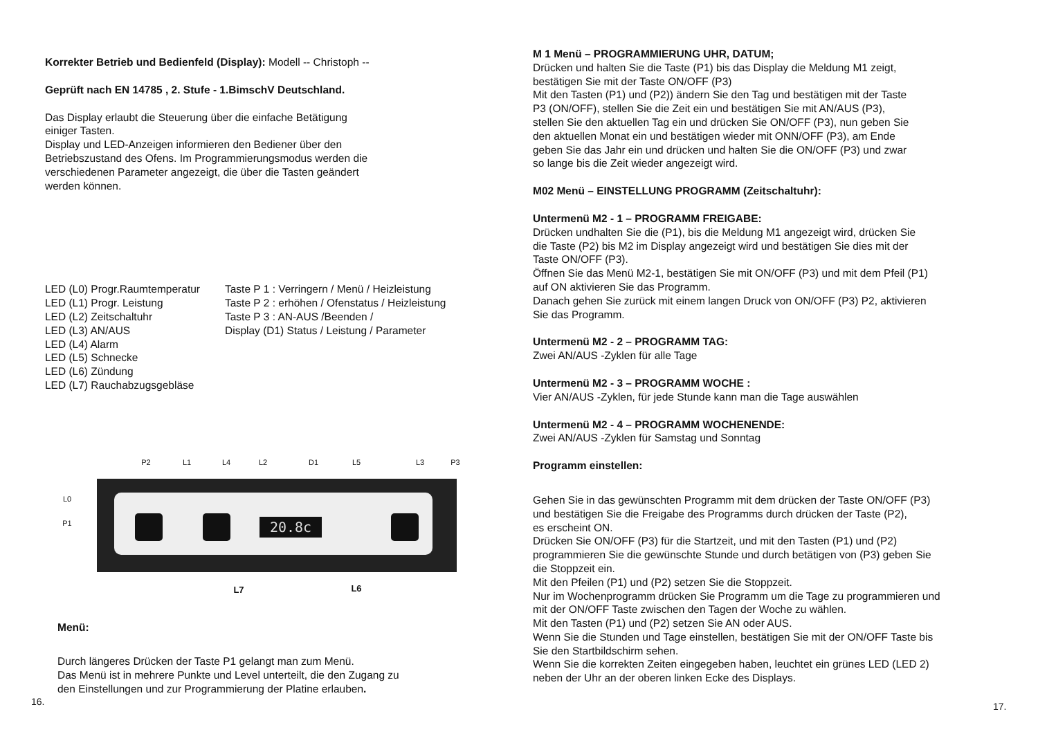Korrekter Betrieb und Bedienfeld (Display): Modell -- Christoph --
Geprüft nach EN 14785 , 2. Stufe - 1.BimschV Deutschland.
Das Display erlaubt die Steuerung über die einfache Betätigung
einiger Tasten.
Display und LED-Anzeigen informieren den Bediener über den
Betriebszustand des Ofens. Im Programmierungsmodus werden die
verschiedenen Parameter angezeigt, die über die Tasten geändert
werden können.
LED (L0) Progr.Raumtemperatur
LED (L1) Progr. Leistung
LED (L2) Zeitschaltuhr
LED (L3) AN/AUS
LED (L4) Alarm
LED (L5) Schnecke
LED (L6) Zündung
LED (L7) Rauchabzugsgebläse
Taste P 1 : Verringern / Menü / Heizleistung
Taste P 2 : erhöhen / Ofenstatus / Heizleistung
Taste P 3 : AN-AUS /Beenden /
Display (D1) Status / Leistung / Parameter
20.8c
P2
L1
L4
L2
D1
L5
L3
P3
L0
P1
L7
L6
Menü:
Durch längeres Drücken der Taste P1 gelangt man zum Menü.
Das Menü ist in mehrere Punkte und Level unterteilt, die den Zugang zu
den Einstellungen und zur Programmierung der Platine erlauben.
16.
M 1 Menü – PROGRAMMIERUNG UHR, DATUM;
Drücken und halten Sie die Taste (P1) bis das Display die Meldung M1 zeigt,
bestätigen Sie mit der Taste ON/OFF (P3)
Mit den Tasten (P1) und (P2)) ändern Sie den Tag und bestätigen mit der Taste
P3 (ON/OFF), stellen Sie die Zeit ein und bestätigen Sie mit AN/AUS (P3),
stellen Sie den aktuellen Tag ein und drücken Sie ON/OFF (P3), nun geben Sie
den aktuellen Monat ein und bestätigen wieder mit ONN/OFF (P3), am Ende
geben Sie das Jahr ein und drücken und halten Sie die ON/OFF (P3) und zwar
so lange bis die Zeit wieder angezeigt wird.
M02 Menü – EINSTELLUNG PROGRAMM (Zeitschaltuhr):
Untermenü M2 - 1 – PROGRAMM FREIGABE:
Drücken undhalten Sie die (P1), bis die Meldung M1 angezeigt wird, drücken Sie
die Taste (P2) bis M2 im Display angezeigt wird und bestätigen Sie dies mit der
Taste ON/OFF (P3).
Öffnen Sie das Menü M2-1, bestätigen Sie mit ON/OFF (P3) und mit dem Pfeil (P1)
auf ON aktivieren Sie das Programm.
Danach gehen Sie zurück mit einem langen Druck von ON/OFF (P3) P2, aktivieren
Sie das Programm.
Untermenü M2 - 2 – PROGRAMM TAG:
Zwei AN/AUS -Zyklen für alle Tage
Untermenü M2 - 3 – PROGRAMM WOCHE :
Vier AN/AUS -Zyklen, für jede Stunde kann man die Tage auswählen
Untermenü M2 - 4 – PROGRAMM WOCHENENDE:
Zwei AN/AUS -Zyklen für Samstag und Sonntag
Programm einstellen:
Gehen Sie in das gewünschten Programm mit dem drücken der Taste ON/OFF (P3)
und bestätigen Sie die Freigabe des Programms durch drücken der Taste (P2),
es erscheint ON.
Drücken Sie ON/OFF (P3) für die Startzeit, und mit den Tasten (P1) und (P2)
programmieren Sie die gewünschte Stunde und durch betätigen von (P3) geben Sie
die Stoppzeit ein.
Mit den Pfeilen (P1) und (P2) setzen Sie die Stoppzeit.
Nur im Wochenprogramm drücken Sie Programm um die Tage zu programmieren und
mit der ON/OFF Taste zwischen den Tagen der Woche zu wählen.
Mit den Tasten (P1) und (P2) setzen Sie AN oder AUS.
Wenn Sie die Stunden und Tage einstellen, bestätigen Sie mit der ON/OFF Taste bis
Sie den Startbildschirm sehen.
Wenn Sie die korrekten Zeiten eingegeben haben, leuchtet ein grünes LED (LED 2)
neben der Uhr an der oberen linken Ecke des Displays.
17.